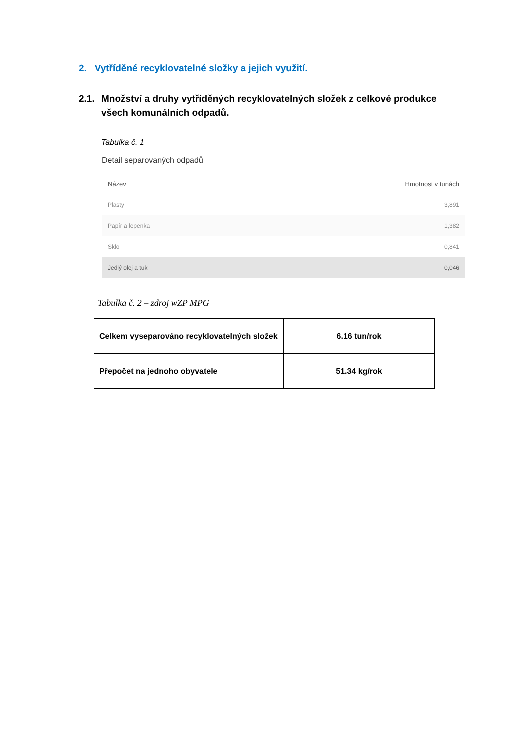2. Vytříděné recyklovatelné složky a jejich využití.
2.1. Množství a druhy vytříděných recyklovatelných složek z celkové produkce všech komunálních odpadů.
Tabulka č. 1
Detail separovaných odpadů
| Název | Hmotnost v tunách |
| --- | --- |
| Plasty | 3,891 |
| Papír a lepenka | 1,382 |
| Sklo | 0,841 |
| Jedlý olej a tuk | 0,046 |
Tabulka č. 2 – zdroj wZP MPG
| Celkem vyseparováno recyklovatelných složek | 6.16 tun/rok |
| Přepočet na jednoho obyvatele | 51.34 kg/rok |